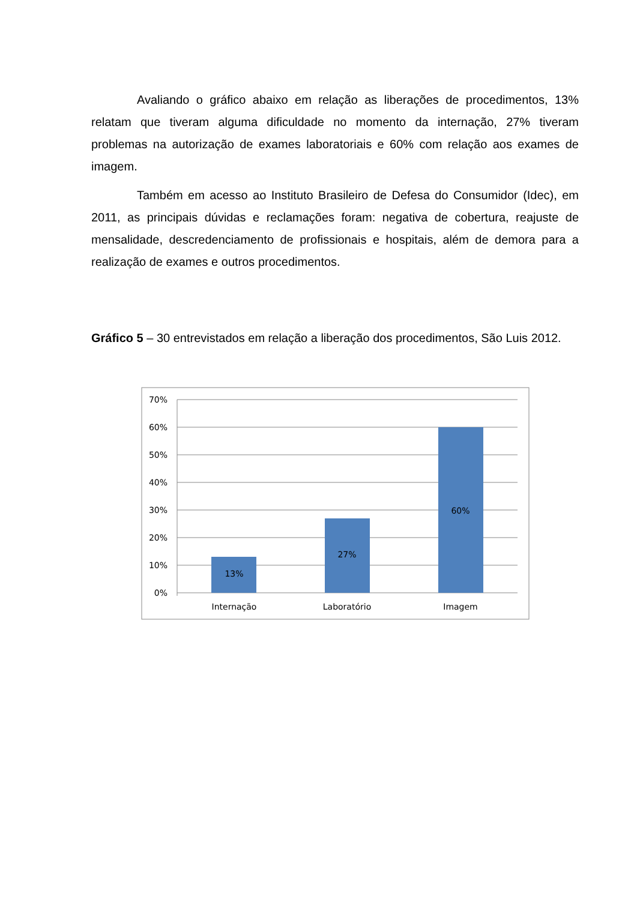Avaliando o gráfico abaixo em relação as liberações de procedimentos, 13% relatam que tiveram alguma dificuldade no momento da internação, 27% tiveram problemas na autorização de exames laboratoriais e 60% com relação aos exames de imagem.
Também em acesso ao Instituto Brasileiro de Defesa do Consumidor (Idec), em 2011, as principais dúvidas e reclamações foram: negativa de cobertura, reajuste de mensalidade, descredenciamento de profissionais e hospitais, além de demora para a realização de exames e outros procedimentos.
Gráfico 5 – 30 entrevistados em relação a liberação dos procedimentos, São Luis 2012.
70%
60%
50%
40%
30%
20%
10%
0%
13%
27%
60%
Internação
Laboratório
Imagem